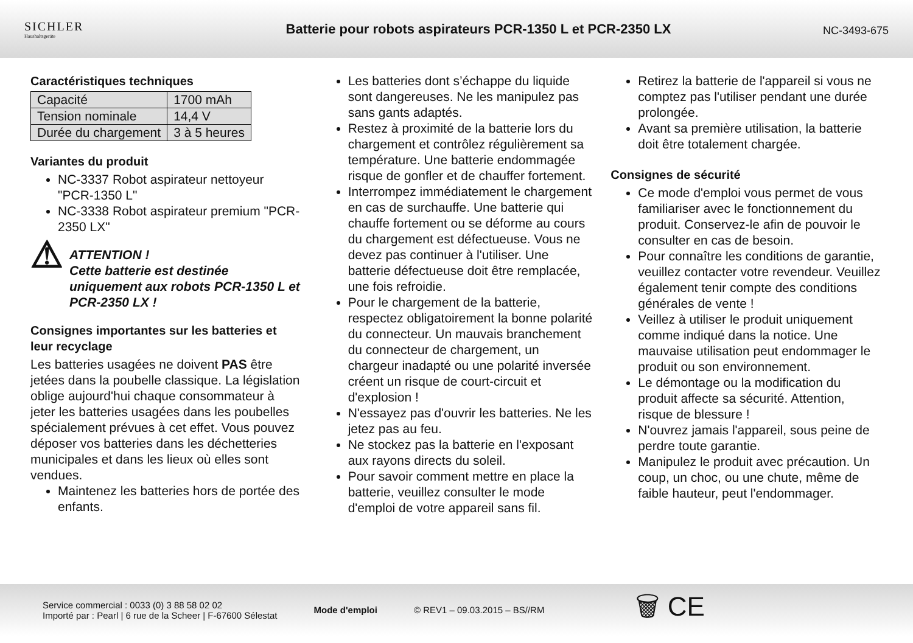SICHLER
Haushaltsgeräte
Batterie pour robots aspirateurs PCR-1350 L et PCR-2350 LX
NC-3493-675
Caractéristiques techniques
| Capacité | 1700 mAh |
| Tension nominale | 14,4 V |
| Durée du chargement | 3 à 5 heures |
Variantes du produit
NC-3337 Robot aspirateur nettoyeur "PCR-1350 L"
NC-3338 Robot aspirateur premium "PCR-2350 LX"
⚠
ATTENTION !
Cette batterie est destinée uniquement aux robots PCR-1350 L et PCR-2350 LX !
Consignes importantes sur les batteries et leur recyclage
Les batteries usagées ne doivent PAS être jetées dans la poubelle classique. La législation oblige aujourd'hui chaque consommateur à jeter les batteries usagées dans les poubelles spécialement prévues à cet effet. Vous pouvez déposer vos batteries dans les déchetteries municipales et dans les lieux où elles sont vendues.
Maintenez les batteries hors de portée des enfants.
Les batteries dont s’échappe du liquide sont dangereuses. Ne les manipulez pas sans gants adaptés.
Restez à proximité de la batterie lors du chargement et contrôlez régulièrement sa température. Une batterie endommagée risque de gonfler et de chauffer fortement.
Interrompez immédiatement le chargement en cas de surchauffe. Une batterie qui chauffe fortement ou se déforme au cours du chargement est défectueuse. Vous ne devez pas continuer à l'utiliser. Une batterie défectueuse doit être remplacée, une fois refroidie.
Pour le chargement de la batterie, respectez obligatoirement la bonne polarité du connecteur. Un mauvais branchement du connecteur de chargement, un chargeur inadapté ou une polarité inversée créent un risque de court-circuit et d'explosion !
N'essayez pas d'ouvrir les batteries. Ne les jetez pas au feu.
Ne stockez pas la batterie en l'exposant aux rayons directs du soleil.
Pour savoir comment mettre en place la batterie, veuillez consulter le mode d'emploi de votre appareil sans fil.
Retirez la batterie de l'appareil si vous ne comptez pas l'utiliser pendant une durée prolongée.
Avant sa première utilisation, la batterie doit être totalement chargée.
Consignes de sécurité
Ce mode d'emploi vous permet de vous familiariser avec le fonctionnement du produit. Conservez-le afin de pouvoir le consulter en cas de besoin.
Pour connaître les conditions de garantie, veuillez contacter votre revendeur. Veuillez également tenir compte des conditions générales de vente !
Veillez à utiliser le produit uniquement comme indiqué dans la notice. Une mauvaise utilisation peut endommager le produit ou son environnement.
Le démontage ou la modification du produit affecte sa sécurité. Attention, risque de blessure !
N'ouvrez jamais l'appareil, sous peine de perdre toute garantie.
Manipulez le produit avec précaution. Un coup, un choc, ou une chute, même de faible hauteur, peut l'endommager.
Service commercial : 0033 (0) 3 88 58 02 02
Importé par : Pearl | 6 rue de la Scheer | F-67600 Sélestat
Mode d'emploi © REV1 – 09.03.2015 – BS//RM
🗑 CE